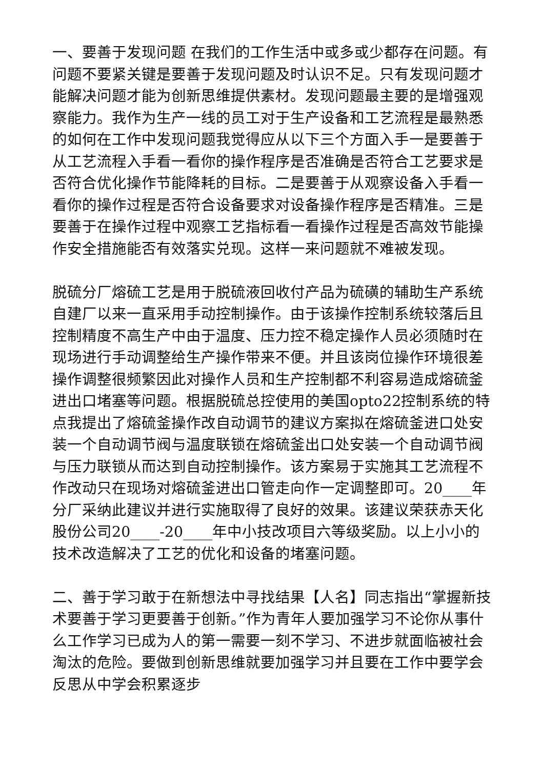一、要善于发现问题 在我们的工作生活中或多或少都存在问题。有问题不要紧关键是要善于发现问题及时认识不足。只有发现问题才能解决问题才能为创新思维提供素材。发现问题最主要的是增强观察能力。我作为生产一线的员工对于生产设备和工艺流程是最熟悉的如何在工作中发现问题我觉得应从以下三个方面入手一是要善于从工艺流程入手看一看你的操作程序是否准确是否符合工艺要求是否符合优化操作节能降耗的目标。二是要善于从观察设备入手看一看你的操作过程是否符合设备要求对设备操作程序是否精准。三是要善于在操作过程中观察工艺指标看一看操作过程是否高效节能操作安全措施能否有效落实兑现。这样一来问题就不难被发现。
脱硫分厂熔硫工艺是用于脱硫液回收付产品为硫磺的辅助生产系统自建厂以来一直采用手动控制操作。由于该操作控制系统较落后且控制精度不高生产中由于温度、压力控不稳定操作人员必须随时在现场进行手动调整给生产操作带来不便。并且该岗位操作环境很差操作调整很频繁因此对操作人员和生产控制都不利容易造成熔硫釜进出口堵塞等问题。根据脱硫总控使用的美国opto22控制系统的特点我提出了熔硫釜操作改自动调节的建议方案拟在熔硫釜进口处安装一个自动调节阀与温度联锁在熔硫釜出口处安装一个自动调节阀与压力联锁从而达到自动控制操作。该方案易于实施其工艺流程不作改动只在现场对熔硫釜进出口管走向作一定调整即可。20____年分厂采纳此建议并进行实施取得了良好的效果。该建议荣获赤天化股份公司20____-20____年中小技改项目六等级奖励。以上小小的技术改造解决了工艺的优化和设备的堵塞问题。
二、善于学习敢于在新想法中寻找结果【人名】同志指出“掌握新技术要善于学习更要善于创新。”作为青年人要加强学习不论你从事什么工作学习已成为人的第一需要一刻不学习、不进步就面临被社会淘汰的危险。要做到创新思维就要加强学习并且要在工作中要学会反思从中学会积累逐步